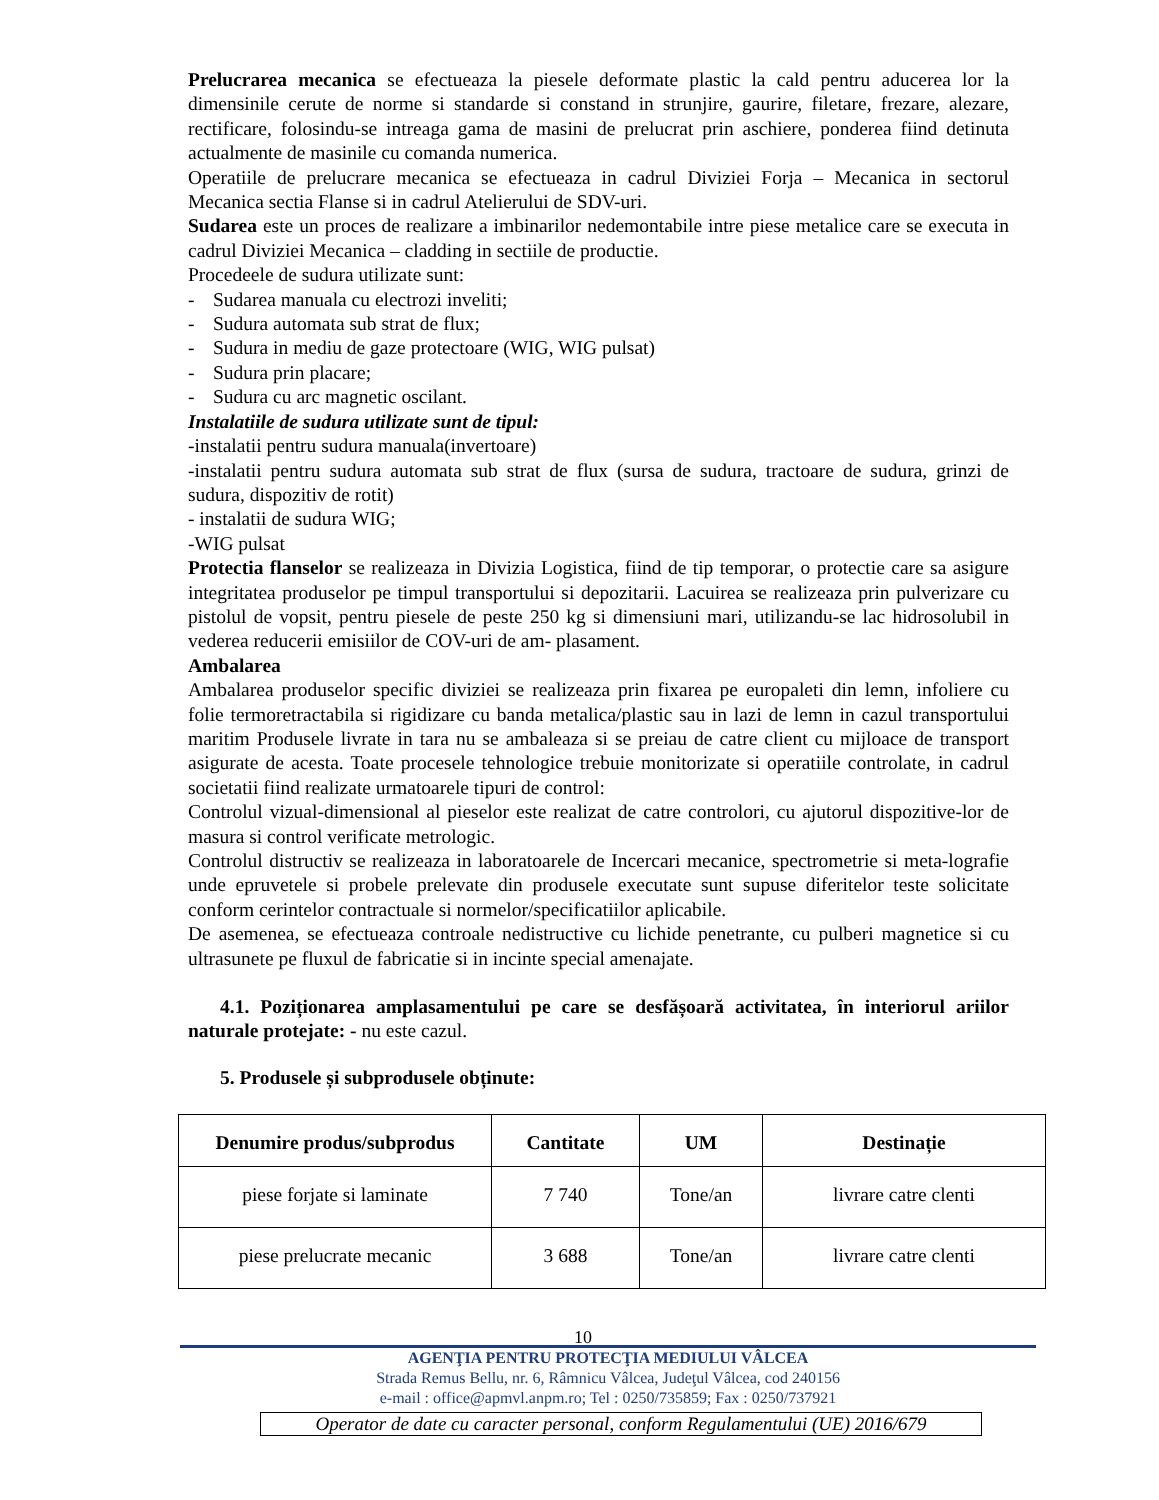Prelucrarea mecanica se efectueaza la piesele deformate plastic la cald pentru aducerea lor la dimensinile cerute de norme si standarde si constand in strunjire, gaurire, filetare, frezare, alezare, rectificare, folosindu-se intreaga gama de masini de prelucrat prin aschiere, ponderea fiind detinuta actualmente de masinile cu comanda numerica.
Operatiile de prelucrare mecanica se efectueaza in cadrul Diviziei Forja – Mecanica in sectorul Mecanica sectia Flanse si in cadrul Atelierului de SDV-uri.
Sudarea este un proces de realizare a imbinarilor nedemontabile intre piese metalice care se executa in cadrul Diviziei Mecanica – cladding in sectiile de productie.
Procedeele de sudura utilizate sunt:
- Sudarea manuala cu electrozi inveliti;
- Sudura automata sub strat de flux;
- Sudura in mediu de gaze protectoare (WIG, WIG pulsat)
- Sudura prin placare;
- Sudura cu arc magnetic oscilant.
Instalatiile de sudura utilizate sunt de tipul:
-instalatii pentru sudura manuala(invertoare)
-instalatii pentru sudura automata sub strat de flux (sursa de sudura, tractoare de sudura, grinzi de sudura, dispozitiv de rotit)
- instalatii de sudura WIG;
-WIG pulsat
Protectia flanselor se realizeaza in Divizia Logistica, fiind de tip temporar, o protectie care sa asigure integritatea produselor pe timpul transportului si depozitarii. Lacuirea se realizeaza prin pulverizare cu pistolul de vopsit, pentru piesele de peste 250 kg si dimensiuni mari, utilizandu-se lac hidrosolubil in vederea reducerii emisiilor de COV-uri de am- plasament.
Ambalarea
Ambalarea produselor specific diviziei se realizeaza prin fixarea pe europaleti din lemn, infoliere cu folie termoretractabila si rigidizare cu banda metalica/plastic sau in lazi de lemn in cazul transportului maritim Produsele livrate in tara nu se ambaleaza si se preiau de catre client cu mijloace de transport asigurate de acesta. Toate procesele tehnologice trebuie monitorizate si operatiile controlate, in cadrul societatii fiind realizate urmatoarele tipuri de control:
Controlul vizual-dimensional al pieselor este realizat de catre controlori, cu ajutorul dispozitive-lor de masura si control verificate metrologic.
Controlul distructiv se realizeaza in laboratoarele de Incercari mecanice, spectrometrie si meta-lografie unde epruvetele si probele prelevate din produsele executate sunt supuse diferitelor teste solicitate conform cerintelor contractuale si normelor/specificatiilor aplicabile.
De asemenea, se efectueaza controale nedistructive cu lichide penetrante, cu pulberi magnetice si cu ultrasunete pe fluxul de fabricatie si in incinte special amenajate.
4.1. Poziționarea amplasamentului pe care se desfășoară activitatea, în interiorul ariilor naturale protejate: - nu este cazul.
5. Produsele și subprodusele obținute:
| Denumire produs/subprodus | Cantitate | UM | Destinație |
| --- | --- | --- | --- |
| piese forjate si laminate | 7 740 | Tone/an | livrare catre clenti |
| piese prelucrate mecanic | 3 688 | Tone/an | livrare catre clenti |
10
AGENŢIA PENTRU PROTECŢIA MEDIULUI VÂLCEA
Strada Remus Bellu, nr. 6, Râmnicu Vâlcea, Judeţul Vâlcea, cod 240156
e-mail : office@apmvl.anpm.ro; Tel : 0250/735859; Fax : 0250/737921
Operator de date cu caracter personal, conform Regulamentului (UE) 2016/679